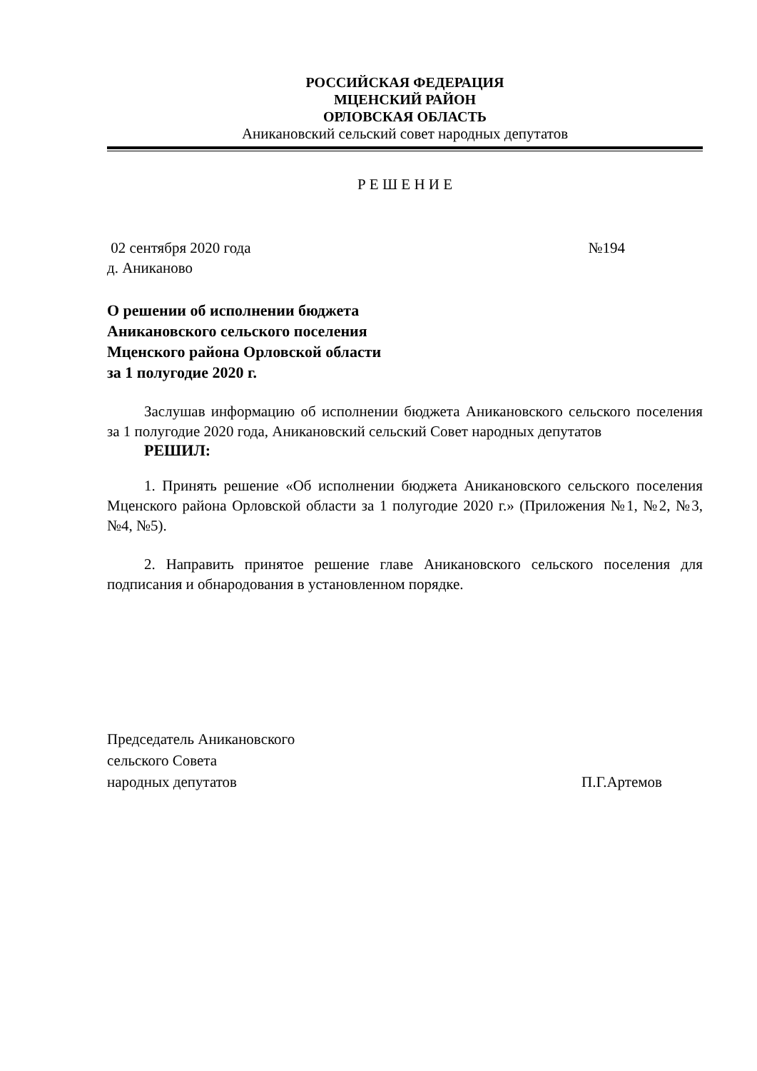РОССИЙСКАЯ ФЕДЕРАЦИЯ
МЦЕНСКИЙ РАЙОН
ОРЛОВСКАЯ ОБЛАСТЬ
Аникановский сельский совет народных депутатов
Р Е Ш Е Н И Е
02 сентября 2020 года №194
д. Аниканово
О решении об исполнении бюджета
Аникановского сельского поселения
Мценского района Орловской области
за 1 полугодие 2020 г.
Заслушав информацию об исполнении бюджета Аникановского сельского поселения за 1 полугодие 2020 года, Аникановский сельский Совет народных депутатов
РЕШИЛ:
1. Принять решение «Об исполнении бюджета Аникановского сельского поселения Мценского района Орловской области за 1 полугодие 2020 г.» (Приложения №1, №2, №3, №4, №5).
2. Направить принятое решение главе Аникановского сельского поселения для подписания и обнародования в установленном порядке.
Председатель Аникановского
сельского Совета
народных депутатов П.Г.Артемов